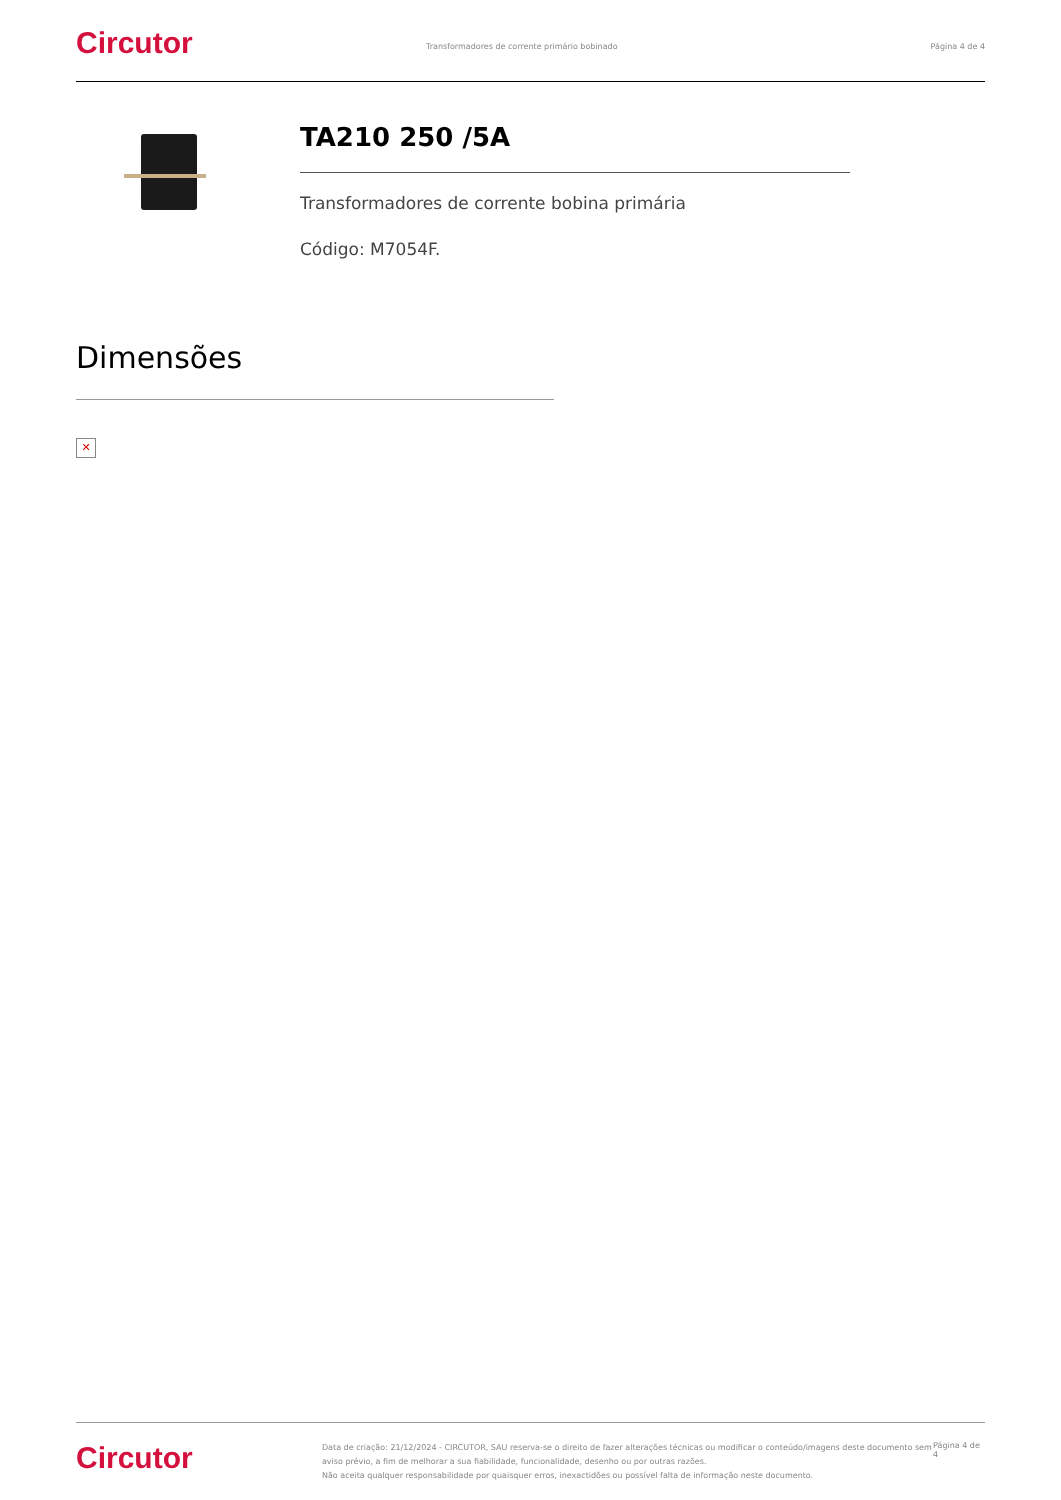Circutor
Transformadores de corrente primário bobinado
Página 4 de 4
TA210 250 /5A
Transformadores de corrente bobina primária
Código: M7054F.
Dimensões
✕
Circutor
Data de criação: 21/12/2024 - CIRCUTOR, SAU reserva-se o direito de fazer alterações técnicas ou modificar o conteúdo/imagens deste documento sem aviso prévio, a fim de melhorar a sua fiabilidade, funcionalidade, desenho ou por outras razões.
Não aceita qualquer responsabilidade por quaisquer erros, inexactidões ou possível falta de informação neste documento.
Página 4 de 4